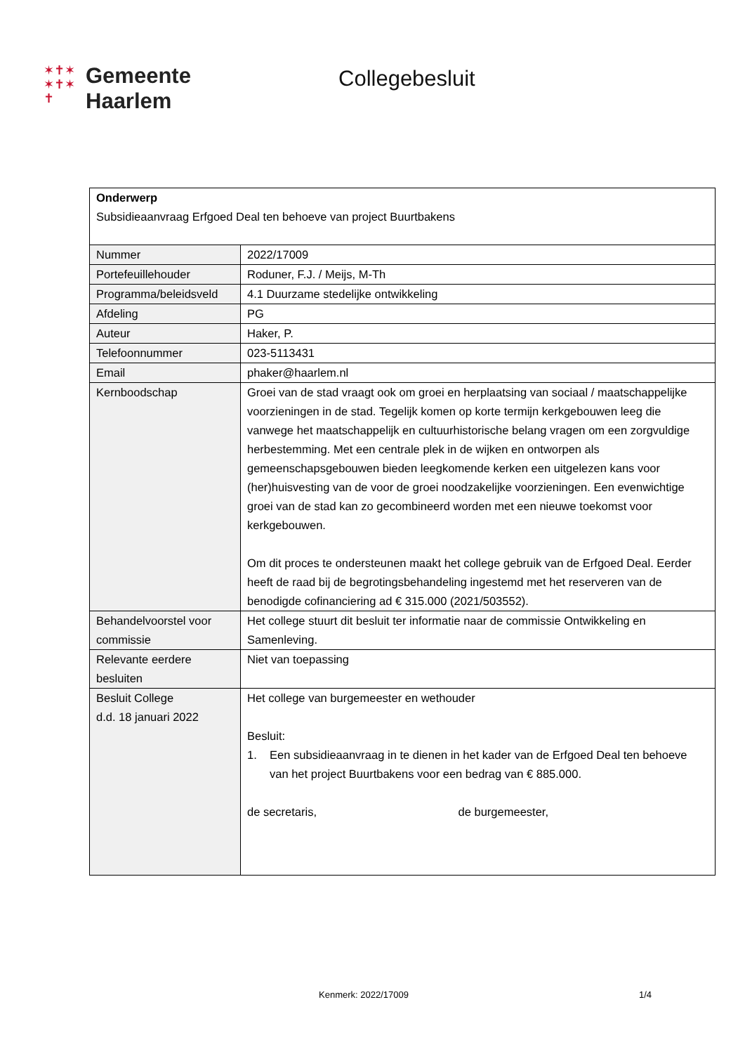✶✝✶
✶✝✶
✝
Gemeente
Haarlem
Collegebesluit
| Onderwerp Subsidieaanvraag Erfgoed Deal ten behoeve van project Buurtbakens | |
| Nummer | 2022/17009 |
| Portefeuillehouder | Roduner, F.J. / Meijs, M-Th |
| Programma/beleidsveld | 4.1 Duurzame stedelijke ontwikkeling |
| Afdeling | PG |
| Auteur | Haker, P. |
| Telefoonnummer | 023-5113431 |
| Email | phaker@haarlem.nl |
| Kernboodschap | Groei van de stad vraagt ook om groei en herplaatsing van sociaal / maatschappelijke voorzieningen in de stad. Tegelijk komen op korte termijn kerkgebouwen leeg die vanwege het maatschappelijk en cultuurhistorische belang vragen om een zorgvuldige herbestemming. Met een centrale plek in de wijken en ontworpen als gemeenschapsgebouwen bieden leegkomende kerken een uitgelezen kans voor (her)huisvesting van de voor de groei noodzakelijke voorzieningen. Een evenwichtige groei van de stad kan zo gecombineerd worden met een nieuwe toekomst voor kerkgebouwen. Om dit proces te ondersteunen maakt het college gebruik van de Erfgoed Deal. Eerder heeft de raad bij de begrotingsbehandeling ingestemd met het reserveren van de benodigde cofinanciering ad € 315.000 (2021/503552). |
| Behandelvoorstel voor commissie | Het college stuurt dit besluit ter informatie naar de commissie Ontwikkeling en Samenleving. |
| Relevante eerdere besluiten | Niet van toepassing |
| Besluit College d.d. 18 januari 2022 | Het college van burgemeester en wethouder Besluit: 1. Een subsidieaanvraag in te dienen in het kader van de Erfgoed Deal ten behoeve van het project Buurtbakens voor een bedrag van € 885.000. de secretaris, de burgemeester, |
Kenmerk: 2022/17009 1/4